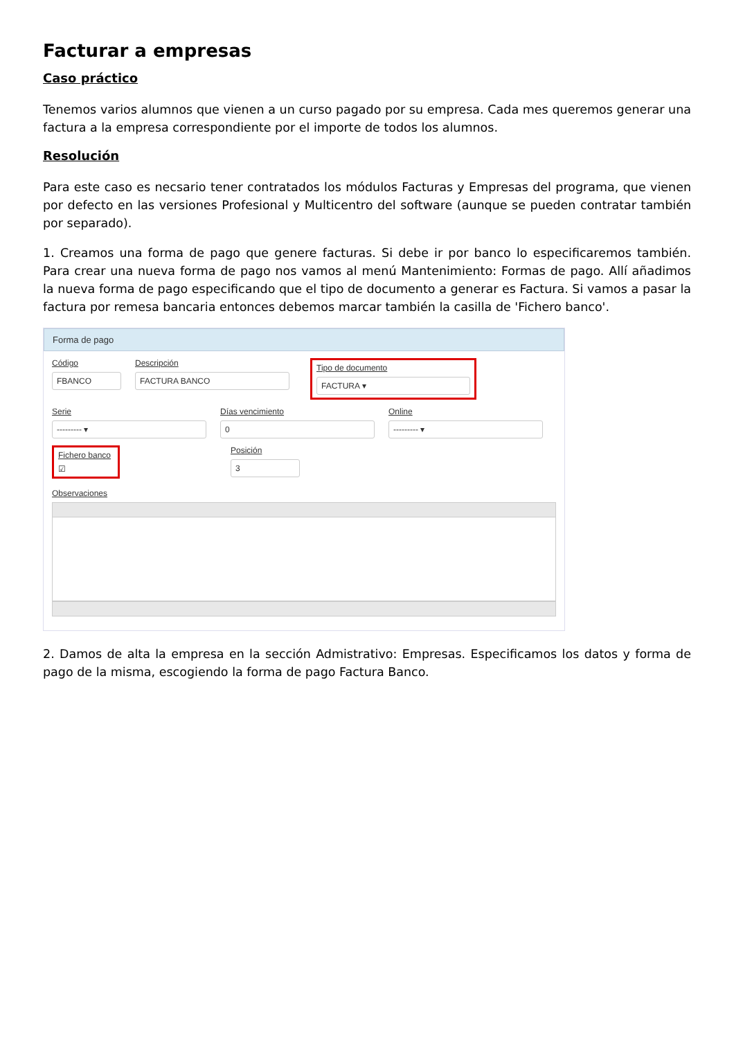Facturar a empresas
Caso práctico
Tenemos varios alumnos que vienen a un curso pagado por su empresa. Cada mes queremos generar una factura a la empresa correspondiente por el importe de todos los alumnos.
Resolución
Para este caso es necsario tener contratados los módulos Facturas y Empresas del programa, que vienen por defecto en las versiones Profesional y Multicentro del software (aunque se pueden contratar también por separado).
1. Creamos una forma de pago que genere facturas. Si debe ir por banco lo especificaremos también. Para crear una nueva forma de pago nos vamos al menú Mantenimiento: Formas de pago. Allí añadimos la nueva forma de pago especificando que el tipo de documento a generar es Factura. Si vamos a pasar la factura por remesa bancaria entonces debemos marcar también la casilla de 'Fichero banco'.
Forma de pago
Código
FBANCO
Descripción
FACTURA BANCO
Tipo de documento
FACTURA ▾
Serie
--------- ▾
Días vencimiento
0
Online
--------- ▾
Fichero banco
☑
Posición
3
Observaciones
2. Damos de alta la empresa en la sección Admistrativo: Empresas. Especificamos los datos y forma de pago de la misma, escogiendo la forma de pago Factura Banco.